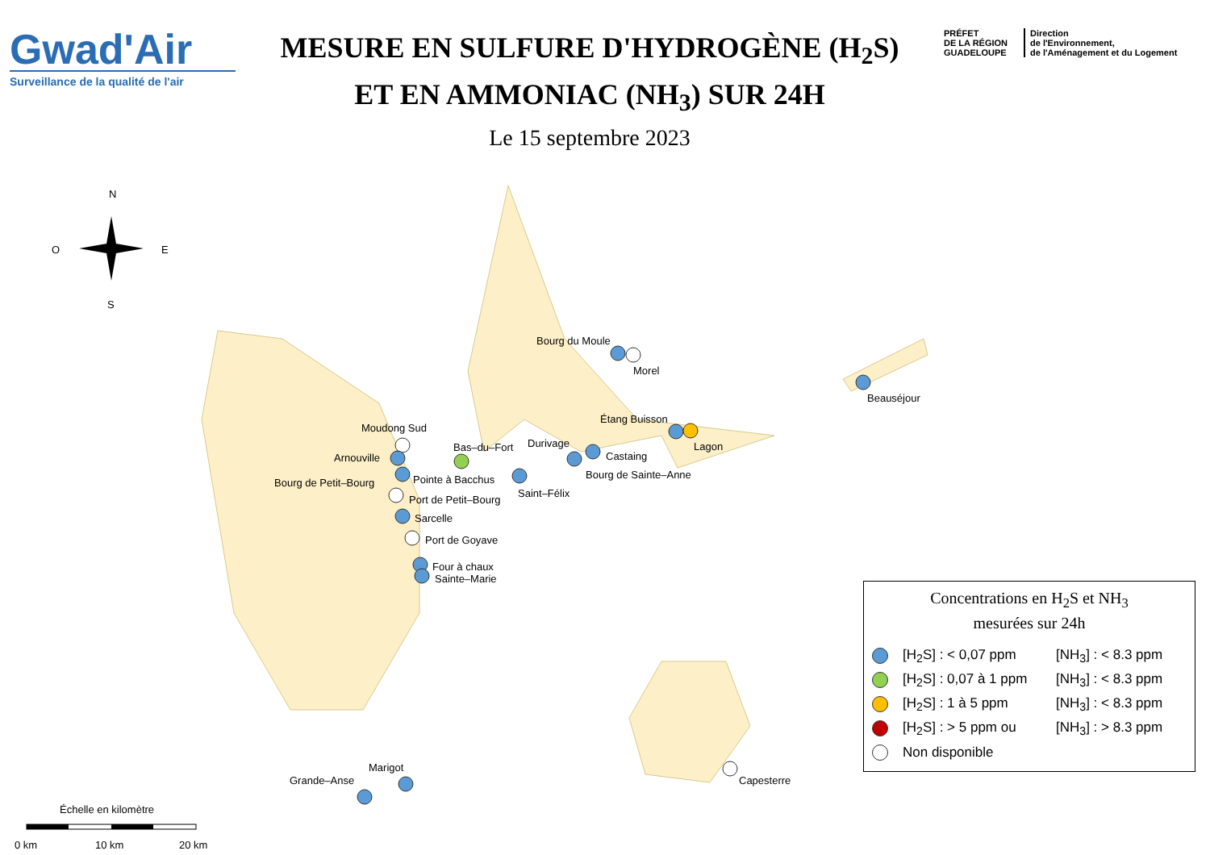Gwad'Air
Surveillance de la qualité de l'air
MESURE EN SULFURE D'HYDROGÈNE (H<sub>2</sub>S)
ET EN AMMONIAC (NH<sub>3</sub>) SUR 24H
Le 15 septembre 2023
PRÉFET
DE LA RÉGION
GUADELOUPE
Direction
de l'Environnement,
de l'Aménagement et du Logement
N
O
E
S
Bourg du Moule
Morel
Beauséjour
Étang Buisson
Lagon
Moudong Sud
Bas–du–Fort
Durivage
Castaing
Arnouville
Bourg de Sainte–Anne
Bourg de Petit–Bourg
Pointe à Bacchus
Saint–Félix
Port de Petit–Bourg
Sarcelle
Port de Goyave
Four à chaux
Sainte–Marie
Marigot
Grande–Anse
Capesterre
Échelle en kilomètre
0 km
10 km
20 km
Concentrations en H<sub>2</sub>S et NH<sub>3</sub>
mesurées sur 24h
[H<sub>2</sub>S] : < 0,07 ppm [NH<sub>3</sub>] : < 8.3 ppm
[H<sub>2</sub>S] : 0,07 à 1 ppm [NH<sub>3</sub>] : < 8.3 ppm
[H<sub>2</sub>S] : 1 à 5 ppm [NH<sub>3</sub>] : < 8.3 ppm
[H<sub>2</sub>S] : > 5 ppm ou [NH<sub>3</sub>] : > 8.3 ppm
Non disponible